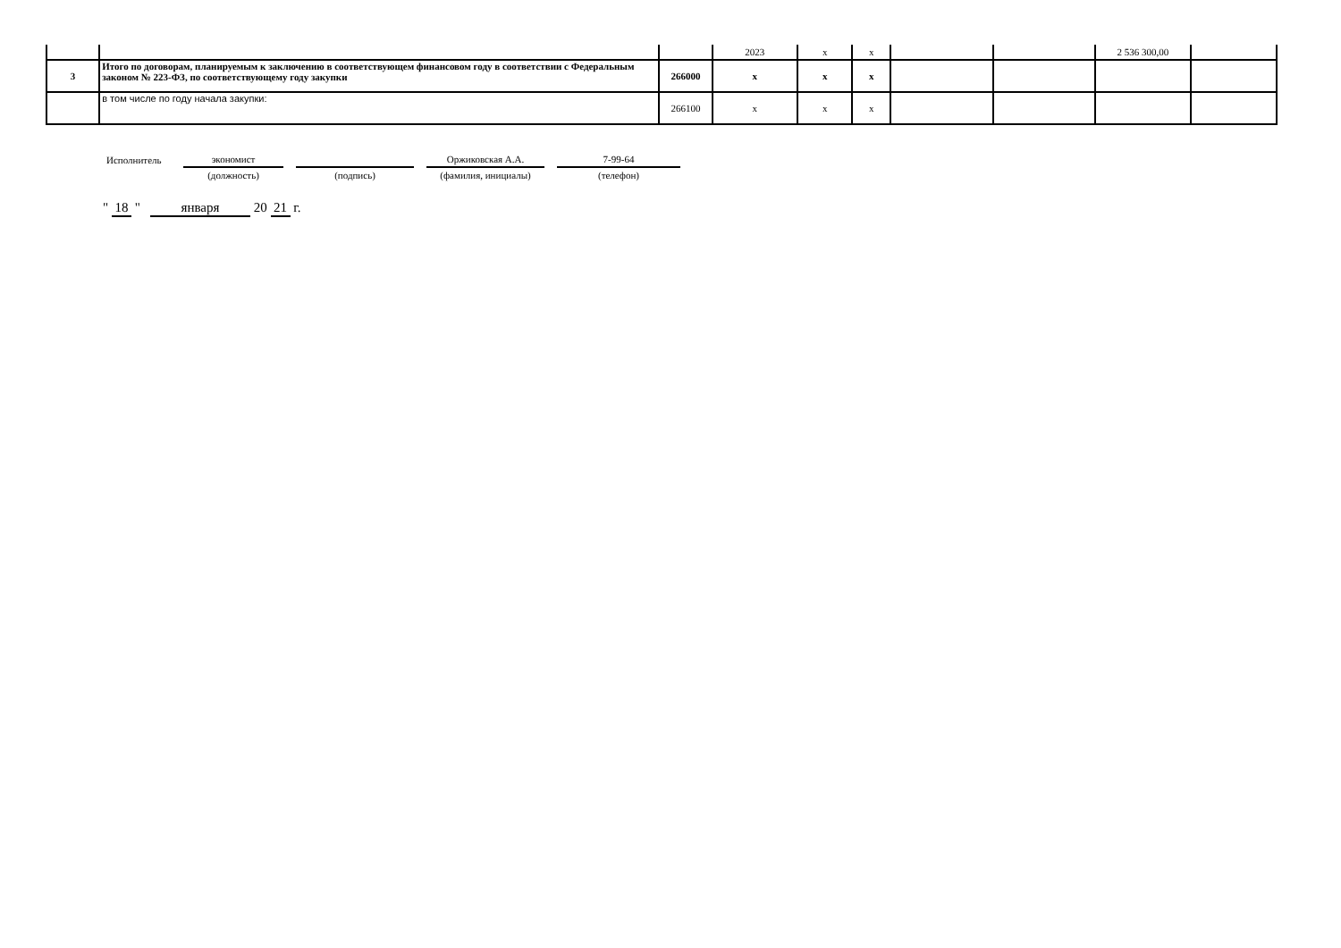| | | | 2023 | x | x | | | 2 536 300,00 | |
| 3 | Итого по договорам, планируемым к заключению в соответствующем финансовом году в соответствии с Федеральным законом № 223-ФЗ, по соответствующему году закупки | 266000 | x | x | x | | | | |
| | в том числе по году начала закупки: | 266100 | x | x | x | | | | |
| Исполнитель | экономист | | | | Оржиковская А.А. | | 7-99-64 |
| | (должность) | | (подпись) | | (фамилия, инициалы) | | (телефон) |
" 18 " января 20 21 г.